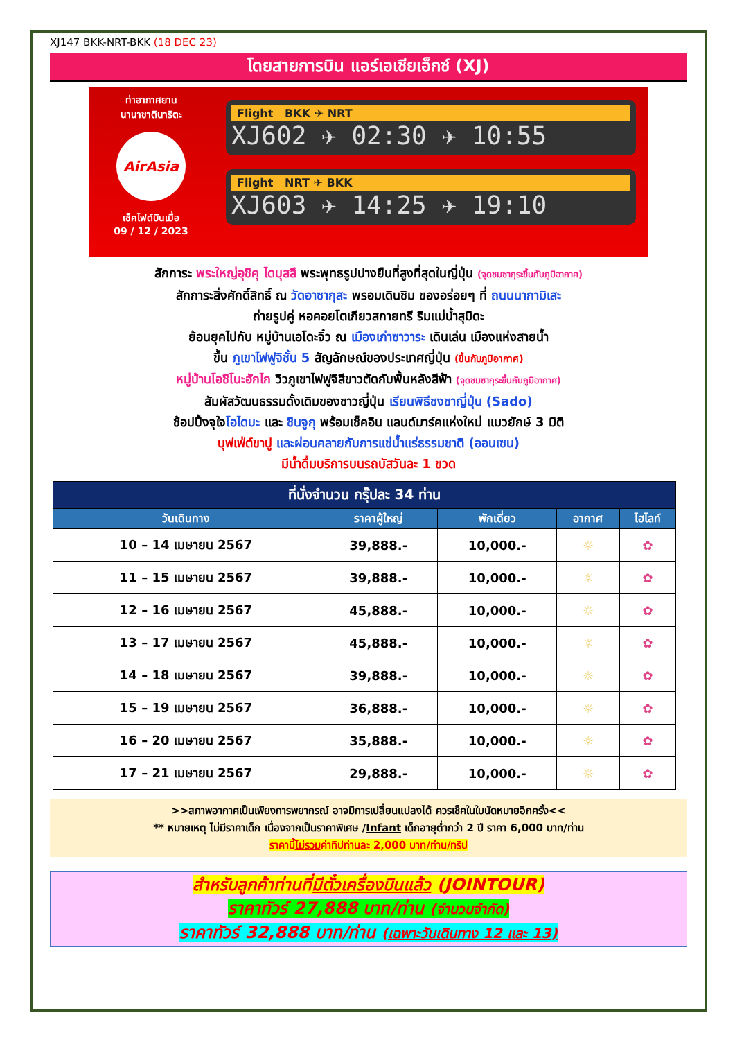XJ147 BKK-NRT-BKK (18 DEC 23)
โดยสายการบิน แอร์เอเชียเอ็กซ์ (XJ)
ท่าอากาศยาน
นานาชาตินาริตะ
AirAsia
เช็คไฟต์บินเมื่อ
09 / 12 / 2023
Flight BKK ✈ NRT
XJ602 ✈ 02:30 ✈ 10:55
Flight NRT ✈ BKK
XJ603 ✈ 14:25 ✈ 19:10
สักการะ พระใหญ่อุชิคุ ไดบุสสึ พระพุทธรูปปางยืนที่สูงที่สุดในญี่ปุ่น (จุดชมซากุระขึ้นกับภูมิอากาศ)
สักการะสิ่งศักดิ์สิทธิ์ ณ วัดอาซากุสะ พรอมเดินชิม ของอร่อยๆ ที่ ถนนนากามิเสะ
ถ่ายรูปคู่ หอคอยโตเกียวสกายทรี ริมแม่น้ำสุมิดะ
ย้อนยุคไปกับ หมู่บ้านเอโดะจิ๋ว ณ เมืองเก่าซาวาระ เดินเล่น เมืองแห่งสายน้ำ
ขึ้น ภูเขาไฟฟูจิชั้น 5 สัญลักษณ์ของประเทศญี่ปุ่น (ขึ้นกับภูมิอากาศ)
หมู่บ้านโอชิโนะฮักไก วิวภูเขาไฟฟูจิสีขาวตัดกับพื้นหลังสีฟ้า (จุดชมซากุระขึ้นกับภูมิอากาศ)
สัมผัสวัฒนธรรมดั้งเดิมของชาวญี่ปุ่น เรียนพิธีชงชาญี่ปุ่น (Sado)
ช้อปปิ้งจุใจโอไดบะ และ ชินจูกุ พร้อมเช็คอิน แลนด์มาร์คแห่งใหม่ แมวยักษ์ 3 มิติ
บุฟเฟ่ต์ขาปู และผ่อนคลายกับการแช่น้ำแร่ธรรมชาติ (ออนเซน)
มีน้ำดื่มบริการบนรถบัสวันละ 1 ขวด
| ที่นั่งจำนวน กรุ๊ปละ 34 ท่าน | | | | |
| --- | --- | --- | --- | --- |
| วันเดินทาง | ราคาผู้ใหญ่ | พักเดี่ยว | อากาศ | ไฮไลท์ |
| 10 – 14 เมษายน 2567 | 39,888.- | 10,000.- | ☼ | ✿ |
| 11 – 15 เมษายน 2567 | 39,888.- | 10,000.- | ☼ | ✿ |
| 12 – 16 เมษายน 2567 | 45,888.- | 10,000.- | ☼ | ✿ |
| 13 – 17 เมษายน 2567 | 45,888.- | 10,000.- | ☼ | ✿ |
| 14 – 18 เมษายน 2567 | 39,888.- | 10,000.- | ☼ | ✿ |
| 15 – 19 เมษายน 2567 | 36,888.- | 10,000.- | ☼ | ✿ |
| 16 – 20 เมษายน 2567 | 35,888.- | 10,000.- | ☼ | ✿ |
| 17 – 21 เมษายน 2567 | 29,888.- | 10,000.- | ☼ | ✿ |
>>สภาพอากาศเป็นเพียงการพยากรณ์ อาจมีการเปลี่ยนแปลงได้ ควรเช็คในใบนัดหมายอีกครั้ง<<
** หมายเหตุ ไม่มีราคาเด็ก เนื่องจากเป็นราคาพิเศษ /Infant เด็กอายุต่ำกว่า 2 ปี ราคา 6,000 บาท/ท่าน
ราคานี้ไม่รวมค่าทิปท่านละ 2,000 บาท/ท่าน/ทริป
สำหรับลูกค้าท่านที่มีตั๋วเครื่องบินแล้ว (JOINTOUR)
ราคาทัวร์ 27,888 บาท/ท่าน (จำนวนจำกัด)
ราคาทัวร์ 32,888 บาท/ท่าน (เฉพาะวันเดินทาง 12 และ 13)